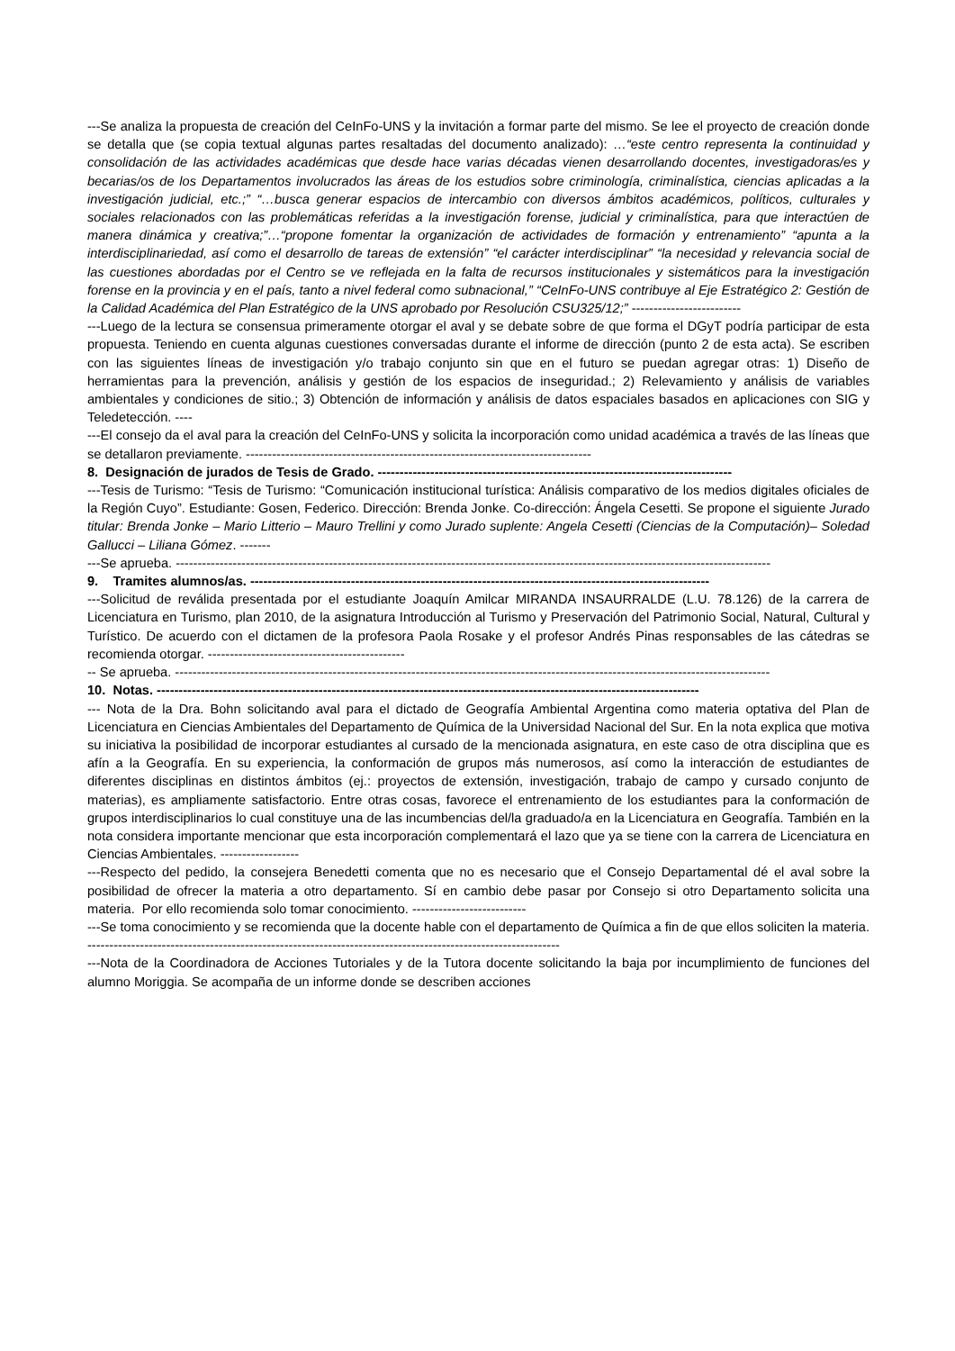---Se analiza la propuesta de creación del CeInFo-UNS y la invitación a formar parte del mismo. Se lee el proyecto de creación donde se detalla que (se copia textual algunas partes resaltadas del documento analizado): …“este centro representa la continuidad y consolidación de las actividades académicas que desde hace varias décadas vienen desarrollando docentes, investigadoras/es y becarias/os de los Departamentos involucrados las áreas de los estudios sobre criminología, criminalística, ciencias aplicadas a la investigación judicial, etc.;” “…busca generar espacios de intercambio con diversos ámbitos académicos, políticos, culturales y sociales relacionados con las problemáticas referidas a la investigación forense, judicial y criminalística, para que interactúen de manera dinámica y creativa;”…“propone fomentar la organización de actividades de formación y entrenamiento” “apunta a la interdisciplinariedad, así como el desarrollo de tareas de extensión” “el carácter interdisciplinar” “la necesidad y relevancia social de las cuestiones abordadas por el Centro se ve reflejada en la falta de recursos institucionales y sistemáticos para la investigación forense en la provincia y en el país, tanto a nivel federal como subnacional,” “CeInFo-UNS contribuye al Eje Estratégico 2: Gestión de la Calidad Académica del Plan Estratégico de la UNS aprobado por Resolución CSU325/12;” -------------------------
---Luego de la lectura se consensua primeramente otorgar el aval y se debate sobre de que forma el DGyT podría participar de esta propuesta. Teniendo en cuenta algunas cuestiones conversadas durante el informe de dirección (punto 2 de esta acta). Se escriben con las siguientes líneas de investigación y/o trabajo conjunto sin que en el futuro se puedan agregar otras: 1) Diseño de herramientas para la prevención, análisis y gestión de los espacios de inseguridad.; 2) Relevamiento y análisis de variables ambientales y condiciones de sitio.; 3) Obtención de información y análisis de datos espaciales basados en aplicaciones con SIG y Teledetección. ----
---El consejo da el aval para la creación del CeInFo-UNS y solicita la incorporación como unidad académica a través de las líneas que se detallaron previamente. -------------------------------------------------------------------------------
8. Designación de jurados de Tesis de Grado. ---------------------------------------------------------------------------------
---Tesis de Turismo: “Tesis de Turismo: “Comunicación institucional turística: Análisis comparativo de los medios digitales oficiales de la Región Cuyo”. Estudiante: Gosen, Federico. Dirección: Brenda Jonke. Co-dirección: Ángela Cesetti. Se propone el siguiente Jurado titular: Brenda Jonke – Mario Litterio – Mauro Trellini y como Jurado suplente: Angela Cesetti (Ciencias de la Computación)– Soledad Gallucci – Liliana Gómez. -------
---Se aprueba. ----------------------------------------------------------------------------------------------------------------------------------------
9. Tramites alumnos/as. ---------------------------------------------------------------------------------------------------------
---Solicitud de reválida presentada por el estudiante Joaquín Amilcar MIRANDA INSAURRALDE (L.U. 78.126) de la carrera de Licenciatura en Turismo, plan 2010, de la asignatura Introducción al Turismo y Preservación del Patrimonio Social, Natural, Cultural y Turístico. De acuerdo con el dictamen de la profesora Paola Rosake y el profesor Andrés Pinas responsables de las cátedras se recomienda otorgar. ---------------------------------------------
-- Se aprueba. ----------------------------------------------------------------------------------------------------------------------------------------
10. Notas. ----------------------------------------------------------------------------------------------------------------------------
--- Nota de la Dra. Bohn solicitando aval para el dictado de Geografía Ambiental Argentina como materia optativa del Plan de Licenciatura en Ciencias Ambientales del Departamento de Química de la Universidad Nacional del Sur. En la nota explica que motiva su iniciativa la posibilidad de incorporar estudiantes al cursado de la mencionada asignatura, en este caso de otra disciplina que es afín a la Geografía. En su experiencia, la conformación de grupos más numerosos, así como la interacción de estudiantes de diferentes disciplinas en distintos ámbitos (ej.: proyectos de extensión, investigación, trabajo de campo y cursado conjunto de materias), es ampliamente satisfactorio. Entre otras cosas, favorece el entrenamiento de los estudiantes para la conformación de grupos interdisciplinarios lo cual constituye una de las incumbencias del/la graduado/a en la Licenciatura en Geografía. También en la nota considera importante mencionar que esta incorporación complementará el lazo que ya se tiene con la carrera de Licenciatura en Ciencias Ambientales. ------------------
---Respecto del pedido, la consejera Benedetti comenta que no es necesario que el Consejo Departamental dé el aval sobre la posibilidad de ofrecer la materia a otro departamento. Sí en cambio debe pasar por Consejo si otro Departamento solicita una materia. Por ello recomienda solo tomar conocimiento. --------------------------
---Se toma conocimiento y se recomienda que la docente hable con el departamento de Química a fin de que ellos soliciten la materia. ------------------------------------------------------------------------------------------------------------
---Nota de la Coordinadora de Acciones Tutoriales y de la Tutora docente solicitando la baja por incumplimiento de funciones del alumno Moriggia. Se acompaña de un informe donde se describen acciones